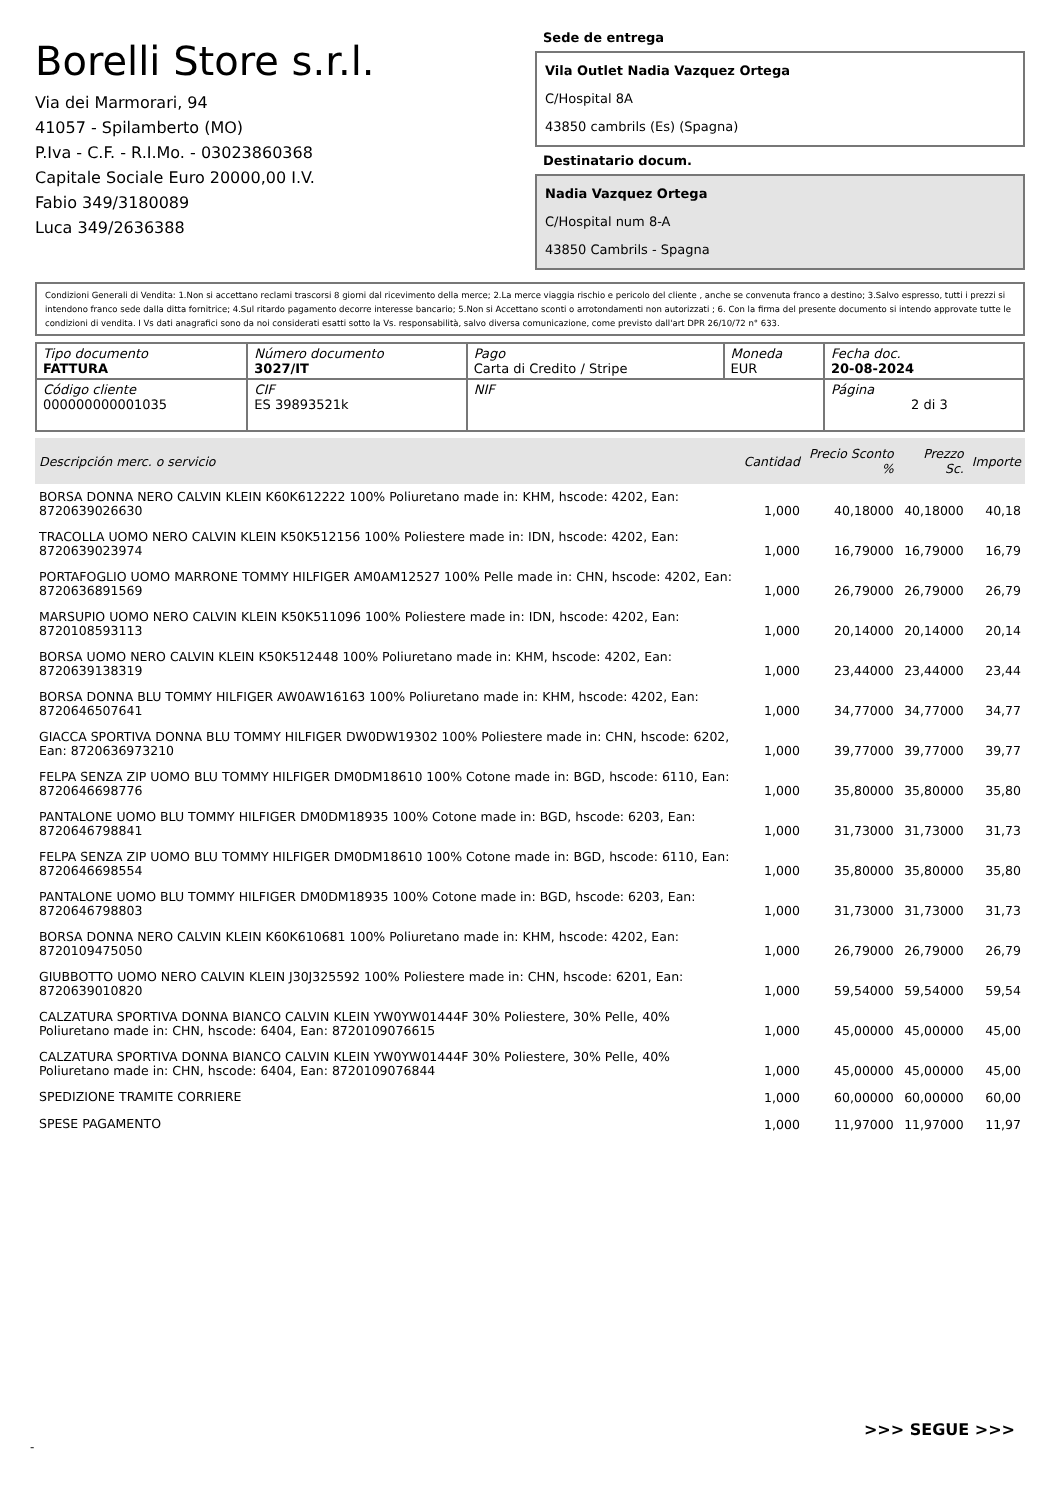Borelli Store s.r.l.
Via dei Marmorari, 94
41057 - Spilamberto (MO)
P.Iva - C.F. - R.I.Mo. - 03023860368
Capitale Sociale Euro 20000,00 I.V.
Fabio 349/3180089
Luca 349/2636388
Sede de entrega
Vila Outlet Nadia Vazquez Ortega
C/Hospital 8A
43850 cambrils (Es) (Spagna)
Destinatario docum.
Nadia Vazquez Ortega
C/Hospital num 8-A
43850 Cambrils - Spagna
Condizioni Generali di Vendita: 1.Non si accettano reclami trascorsi 8 giorni dal ricevimento della merce; 2.La merce viaggia rischio e pericolo del cliente , anche se convenuta franco a destino; 3.Salvo espresso, tutti i prezzi si intendono franco sede dalla ditta fornitrice; 4.Sul ritardo pagamento decorre interesse bancario; 5.Non si Accettano sconti o arrotondamenti non autorizzati ; 6. Con la firma del presente documento si intendo approvate tutte le condizioni di vendita. I Vs dati anagrafici sono da noi considerati esatti sotto la Vs. responsabilità, salvo diversa comunicazione, come previsto dall'art DPR 26/10/72 n° 633.
| Tipo documento FATTURA | Número documento 3027/IT | Pago Carta di Credito / Stripe | Moneda EUR | Fecha doc. 20-08-2024 |
| Código cliente 000000000001035 | CIF ES 39893521k | NIF | | Página 2 di 3 |
| Descripción merc. o servicio | Cantidad | Precio Sconto % | Prezzo Sc. | Importe |
| --- | --- | --- | --- | --- |
| BORSA DONNA NERO CALVIN KLEIN K60K612222 100% Poliuretano made in: KHM, hscode: 4202, Ean: 8720639026630 | 1,000 | 40,18000 | 40,18000 | 40,18 |
| TRACOLLA UOMO NERO CALVIN KLEIN K50K512156 100% Poliestere made in: IDN, hscode: 4202, Ean: 8720639023974 | 1,000 | 16,79000 | 16,79000 | 16,79 |
| PORTAFOGLIO UOMO MARRONE TOMMY HILFIGER AM0AM12527 100% Pelle made in: CHN, hscode: 4202, Ean: 8720636891569 | 1,000 | 26,79000 | 26,79000 | 26,79 |
| MARSUPIO UOMO NERO CALVIN KLEIN K50K511096 100% Poliestere made in: IDN, hscode: 4202, Ean: 8720108593113 | 1,000 | 20,14000 | 20,14000 | 20,14 |
| BORSA UOMO NERO CALVIN KLEIN K50K512448 100% Poliuretano made in: KHM, hscode: 4202, Ean: 8720639138319 | 1,000 | 23,44000 | 23,44000 | 23,44 |
| BORSA DONNA BLU TOMMY HILFIGER AW0AW16163 100% Poliuretano made in: KHM, hscode: 4202, Ean: 8720646507641 | 1,000 | 34,77000 | 34,77000 | 34,77 |
| GIACCA SPORTIVA DONNA BLU TOMMY HILFIGER DW0DW19302 100% Poliestere made in: CHN, hscode: 6202, Ean: 8720636973210 | 1,000 | 39,77000 | 39,77000 | 39,77 |
| FELPA SENZA ZIP UOMO BLU TOMMY HILFIGER DM0DM18610 100% Cotone made in: BGD, hscode: 6110, Ean: 8720646698776 | 1,000 | 35,80000 | 35,80000 | 35,80 |
| PANTALONE UOMO BLU TOMMY HILFIGER DM0DM18935 100% Cotone made in: BGD, hscode: 6203, Ean: 8720646798841 | 1,000 | 31,73000 | 31,73000 | 31,73 |
| FELPA SENZA ZIP UOMO BLU TOMMY HILFIGER DM0DM18610 100% Cotone made in: BGD, hscode: 6110, Ean: 8720646698554 | 1,000 | 35,80000 | 35,80000 | 35,80 |
| PANTALONE UOMO BLU TOMMY HILFIGER DM0DM18935 100% Cotone made in: BGD, hscode: 6203, Ean: 8720646798803 | 1,000 | 31,73000 | 31,73000 | 31,73 |
| BORSA DONNA NERO CALVIN KLEIN K60K610681 100% Poliuretano made in: KHM, hscode: 4202, Ean: 8720109475050 | 1,000 | 26,79000 | 26,79000 | 26,79 |
| GIUBBOTTO UOMO NERO CALVIN KLEIN J30J325592 100% Poliestere made in: CHN, hscode: 6201, Ean: 8720639010820 | 1,000 | 59,54000 | 59,54000 | 59,54 |
| CALZATURA SPORTIVA DONNA BIANCO CALVIN KLEIN YW0YW01444F 30% Poliestere, 30% Pelle, 40% Poliuretano made in: CHN, hscode: 6404, Ean: 8720109076615 | 1,000 | 45,00000 | 45,00000 | 45,00 |
| CALZATURA SPORTIVA DONNA BIANCO CALVIN KLEIN YW0YW01444F 30% Poliestere, 30% Pelle, 40% Poliuretano made in: CHN, hscode: 6404, Ean: 8720109076844 | 1,000 | 45,00000 | 45,00000 | 45,00 |
| SPEDIZIONE TRAMITE CORRIERE | 1,000 | 60,00000 | 60,00000 | 60,00 |
| SPESE PAGAMENTO | 1,000 | 11,97000 | 11,97000 | 11,97 |
>>> SEGUE >>>
-